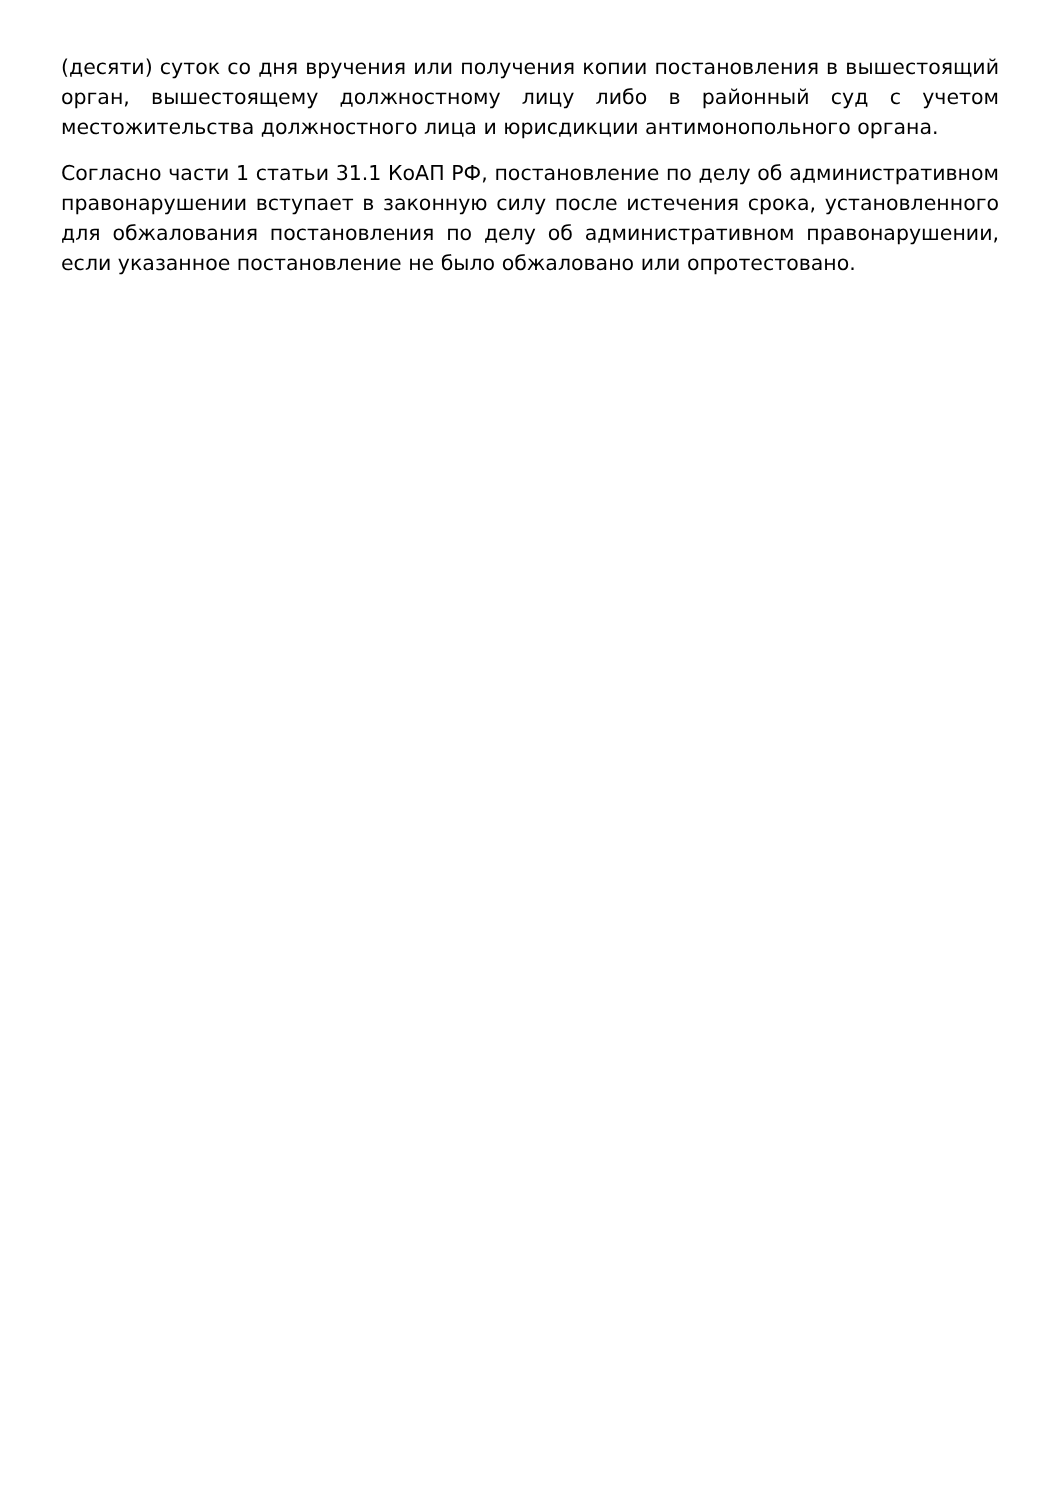(десяти) суток со дня вручения или получения копии постановления в вышестоящий орган, вышестоящему должностному лицу либо в районный суд с учетом местожительства должностного лица и юрисдикции антимонопольного органа.
Согласно части 1 статьи 31.1 КоАП РФ, постановление по делу об административном правонарушении вступает в законную силу после истечения срока, установленного для обжалования постановления по делу об административном правонарушении, если указанное постановление не было обжаловано или опротестовано.